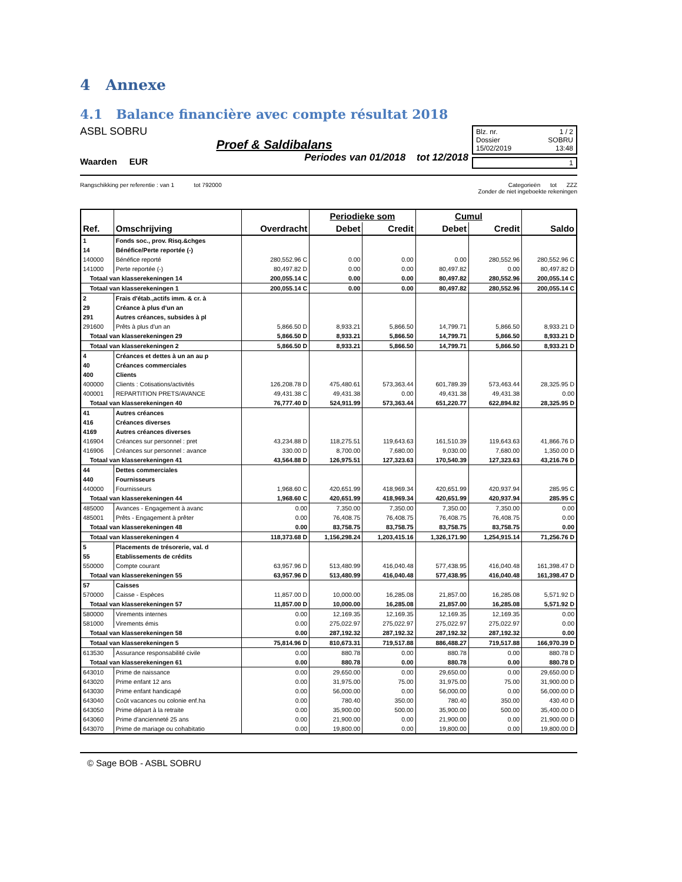4 Annexe
4.1 Balance financière avec compte résultat 2018
ASBL SOBRU
Proef & Saldibalans
Waarden EUR Periodes van 01/2018 tot 12/2018
Blz. nr. 1 / 2
Dossier SOBRU
15/02/2019 13:48
1
Rangschikking per referentie : van 1 tot 792000 Categorieën tot ZZZ
Zonder de niet ingeboekte rekeningen
| Ref. | Omschrijving | Overdracht | Periodieke som | | Cumul | | Saldo |
| --- | --- | --- | --- | --- | --- | --- | --- |
| | | | Debet | Credit | Debet | Credit | |
| 1 | Fonds soc., prov. Risq.&chges | | | | | | |
| 14 | Bénéfice/Perte reportée (-) | | | | | | |
| 140000 | Bénéfice reporté | 280,552.96 C | 0.00 | 0.00 | 0.00 | 280,552.96 | 280,552.96 C |
| 141000 | Perte reportée (-) | 80,497.82 D | 0.00 | 0.00 | 80,497.82 | 0.00 | 80,497.82 D |
| Totaal van klasserekeningen 14 | | 200,055.14 C | 0.00 | 0.00 | 80,497.82 | 280,552.96 | 200,055.14 C |
| Totaal van klasserekeningen 1 | | 200,055.14 C | 0.00 | 0.00 | 80,497.82 | 280,552.96 | 200,055.14 C |
| 2 | Frais d'étab.,actifs imm. & cr. à | | | | | | |
| 29 | Créance à plus d'un an | | | | | | |
| 291 | Autres créances, subsides à pl | | | | | | |
| 291600 | Prêts à plus d'un an | 5,866.50 D | 8,933.21 | 5,866.50 | 14,799.71 | 5,866.50 | 8,933.21 D |
| Totaal van klasserekeningen 29 | | 5,866.50 D | 8,933.21 | 5,866.50 | 14,799.71 | 5,866.50 | 8,933.21 D |
| Totaal van klasserekeningen 2 | | 5,866.50 D | 8,933.21 | 5,866.50 | 14,799.71 | 5,866.50 | 8,933.21 D |
| 4 | Créances et dettes à un an au p | | | | | | |
| 40 | Créances commerciales | | | | | | |
| 400 | Clients | | | | | | |
| 400000 | Clients : Cotisations/activités | 126,208.78 D | 475,480.61 | 573,363.44 | 601,789.39 | 573,463.44 | 28,325.95 D |
| 400001 | REPARTITION PRETS/AVANCE | 49,431.38 C | 49,431.38 | 0.00 | 49,431.38 | 49,431.38 | 0.00 |
| Totaal van klasserekeningen 40 | | 76,777.40 D | 524,911.99 | 573,363.44 | 651,220.77 | 622,894.82 | 28,325.95 D |
| 41 | Autres créances | | | | | | |
| 416 | Créances diverses | | | | | | |
| 4169 | Autres créances diverses | | | | | | |
| 416904 | Créances sur personnel : pret | 43,234.88 D | 118,275.51 | 119,643.63 | 161,510.39 | 119,643.63 | 41,866.76 D |
| 416906 | Créances sur personnel : avance | 330.00 D | 8,700.00 | 7,680.00 | 9,030.00 | 7,680.00 | 1,350.00 D |
| Totaal van klasserekeningen 41 | | 43,564.88 D | 126,975.51 | 127,323.63 | 170,540.39 | 127,323.63 | 43,216.76 D |
| 44 | Dettes commerciales | | | | | | |
| 440 | Fournisseurs | | | | | | |
| 440000 | Fournisseurs | 1,968.60 C | 420,651.99 | 418,969.34 | 420,651.99 | 420,937.94 | 285.95 C |
| Totaal van klasserekeningen 44 | | 1,968.60 C | 420,651.99 | 418,969.34 | 420,651.99 | 420,937.94 | 285.95 C |
| 485000 | Avances - Engagement à avanc | 0.00 | 7,350.00 | 7,350.00 | 7,350.00 | 7,350.00 | 0.00 |
| 485001 | Prêts - Engagement à prêter | 0.00 | 76,408.75 | 76,408.75 | 76,408.75 | 76,408.75 | 0.00 |
| Totaal van klasserekeningen 48 | | 0.00 | 83,758.75 | 83,758.75 | 83,758.75 | 83,758.75 | 0.00 |
| Totaal van klasserekeningen 4 | | 118,373.68 D | 1,156,298.24 | 1,203,415.16 | 1,326,171.90 | 1,254,915.14 | 71,256.76 D |
| 5 | Placements de trésorerie, val. d | | | | | | |
| 55 | Etablissements de crédits | | | | | | |
| 550000 | Compte courant | 63,957.96 D | 513,480.99 | 416,040.48 | 577,438.95 | 416,040.48 | 161,398.47 D |
| Totaal van klasserekeningen 55 | | 63,957.96 D | 513,480.99 | 416,040.48 | 577,438.95 | 416,040.48 | 161,398.47 D |
| 57 | Caisses | | | | | | |
| 570000 | Caisse - Espèces | 11,857.00 D | 10,000.00 | 16,285.08 | 21,857.00 | 16,285.08 | 5,571.92 D |
| Totaal van klasserekeningen 57 | | 11,857.00 D | 10,000.00 | 16,285.08 | 21,857.00 | 16,285.08 | 5,571.92 D |
| 580000 | Virements internes | 0.00 | 12,169.35 | 12,169.35 | 12,169.35 | 12,169.35 | 0.00 |
| 581000 | Virements émis | 0.00 | 275,022.97 | 275,022.97 | 275,022.97 | 275,022.97 | 0.00 |
| Totaal van klasserekeningen 58 | | 0.00 | 287,192.32 | 287,192.32 | 287,192.32 | 287,192.32 | 0.00 |
| Totaal van klasserekeningen 5 | | 75,814.96 D | 810,673.31 | 719,517.88 | 886,488.27 | 719,517.88 | 166,970.39 D |
| 613530 | Assurance responsabilité civile | 0.00 | 880.78 | 0.00 | 880.78 | 0.00 | 880.78 D |
| Totaal van klasserekeningen 61 | | 0.00 | 880.78 | 0.00 | 880.78 | 0.00 | 880.78 D |
| 643010 | Prime de naissance | 0.00 | 29,650.00 | 0.00 | 29,650.00 | 0.00 | 29,650.00 D |
| 643020 | Prime enfant 12 ans | 0.00 | 31,975.00 | 75.00 | 31,975.00 | 75.00 | 31,900.00 D |
| 643030 | Prime enfant handicapé | 0.00 | 56,000.00 | 0.00 | 56,000.00 | 0.00 | 56,000.00 D |
| 643040 | Coût vacances ou colonie enf.ha | 0.00 | 780.40 | 350.00 | 780.40 | 350.00 | 430.40 D |
| 643050 | Prime départ à la retraite | 0.00 | 35,900.00 | 500.00 | 35,900.00 | 500.00 | 35,400.00 D |
| 643060 | Prime d'ancienneté 25 ans | 0.00 | 21,900.00 | 0.00 | 21,900.00 | 0.00 | 21,900.00 D |
| 643070 | Prime de mariage ou cohabitatio | 0.00 | 19,800.00 | 0.00 | 19,800.00 | 0.00 | 19,800.00 D |
© Sage BOB - ASBL SOBRU